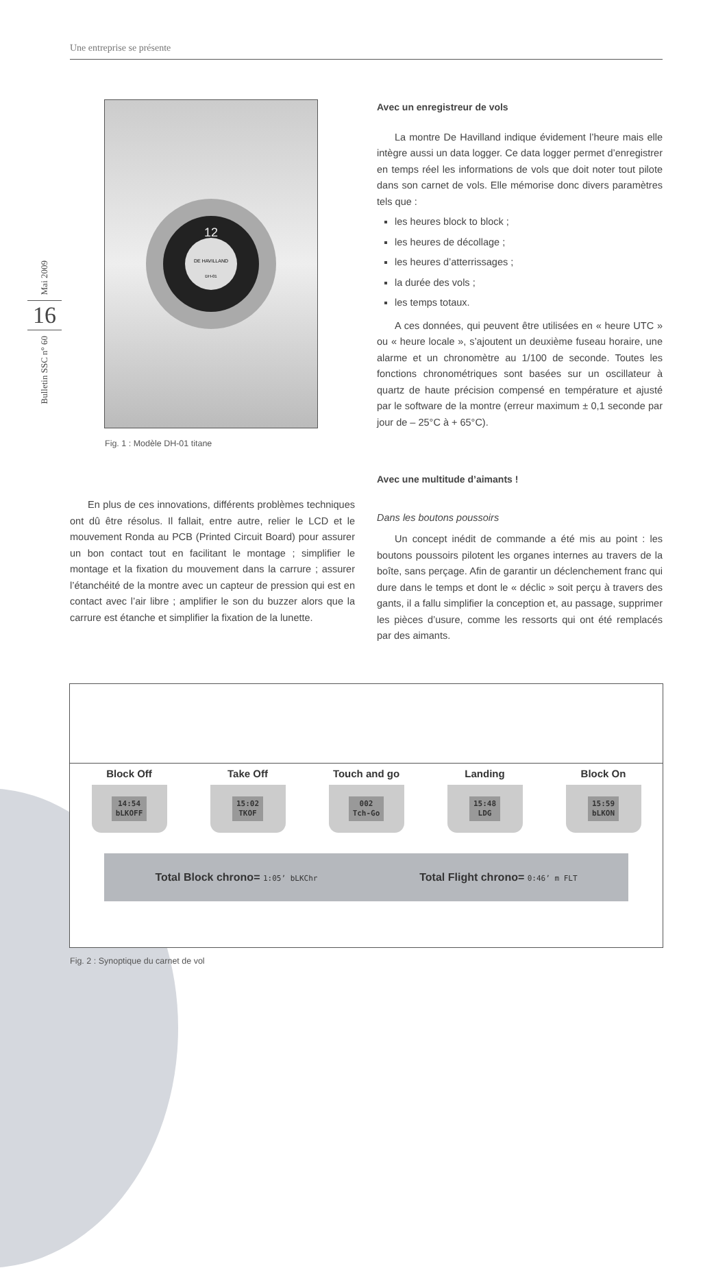Une entreprise se présente
Mai 2009
16
Bulletin SSC n° 60
12
DE HAVILLAND
DH-01
Fig. 1 : Modèle DH-01 titane
En plus de ces innovations, différents problèmes techniques ont dû être résolus. Il fallait, entre autre, relier le LCD et le mouvement Ronda au PCB (Printed Circuit Board) pour assurer un bon contact tout en facilitant le montage ; simplifier le montage et la fixation du mouvement dans la carrure ; assurer l’étanchéité de la montre avec un capteur de pression qui est en contact avec l’air libre ; amplifier le son du buzzer alors que la carrure est étanche et simplifier la fixation de la lunette.
Avec un enregistreur de vols
La montre De Havilland indique évidement l’heure mais elle intègre aussi un data logger. Ce data logger permet d’enregistrer en temps réel les informations de vols que doit noter tout pilote dans son carnet de vols. Elle mémorise donc divers paramètres tels que :
les heures block to block ;
les heures de décollage ;
les heures d’atterrissages ;
la durée des vols ;
les temps totaux.
A ces données, qui peuvent être utilisées en « heure UTC » ou « heure locale », s’ajoutent un deuxième fuseau horaire, une alarme et un chronomètre au 1/100 de seconde. Toutes les fonctions chronométriques sont basées sur un oscillateur à quartz de haute précision compensé en température et ajusté par le software de la montre (erreur maximum ± 0,1 seconde par jour de – 25°C à + 65°C).
Avec une multitude d’aimants !
Dans les boutons poussoirs
Un concept inédit de commande a été mis au point : les boutons poussoirs pilotent les organes internes au travers de la boîte, sans perçage. Afin de garantir un déclenchement franc qui dure dans le temps et dont le « déclic » soit perçu à travers des gants, il a fallu simplifier la conception et, au passage, supprimer les pièces d’usure, comme les ressorts qui ont été remplacés par des aimants.
Block Off
14:54
bLKOFF
Take Off
15:02
TKOF
Touch and go
002
Tch-Go
Landing
15:48
LDG
Block On
15:59
bLKON
Total Block chrono= 1:05’ bLKChr Total Flight chrono= 0:46’ m FLT
Fig. 2 : Synoptique du carnet de vol